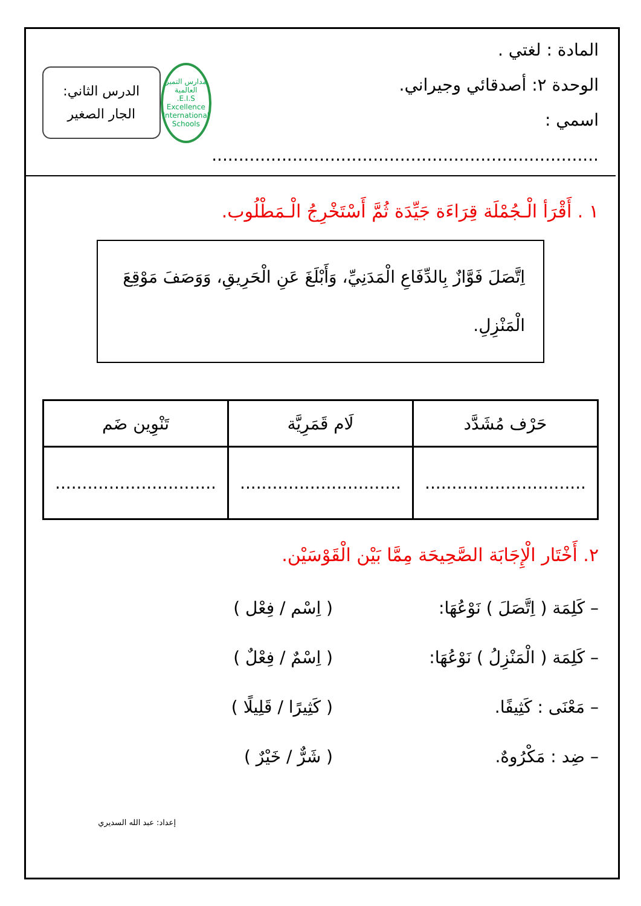المادة : لغتي .
الوحدة ٢: أصدقائي وجيراني.
اسمي : ........................................................................
مدارس التميز العالمية
E.I.S.
Excellence International Schools
الدرس الثاني:
الجار الصغير
١ . أَقْرَأ الْـجُمْلَة قِرَاءَة جَيِّدَة ثُمَّ أَسْتَخْرِجُ الْـمَطْلُوب.
اِتَّصَلَ فَوَّازٌ بِالدِّفَاعِ الْمَدَنِيِّ، وَأَبْلَغَ عَنِ الْحَرِيقِ، وَوَصَفَ مَوْقِعَ الْمَنْزِلِ.
| حَرْف مُشَدَّد | لَام قَمَرِيَّة | تَنْوِين ضَم |
| --- | --- | --- |
| .............................. | .............................. | .............................. |
٢. أَخْتَار الْإِجَابَة الصَّحِيحَة مِمَّا بَيْن الْقَوْسَيْن.
– كَلِمَة ( اِتَّصَلَ ) نَوْعُهَا: ( اِسْم / فِعْل )
– كَلِمَة ( الْمَنْزِلُ ) نَوْعُهَا: ( اِسْمٌ / فِعْلٌ )
– مَعْنَى : كَثِيفًا. ( كَثِيرًا / قَلِيلًا )
– ضِد : مَكْرُوهٌ. ( شَرٌّ / خَيْرٌ )
إعداد: عبد الله السديري